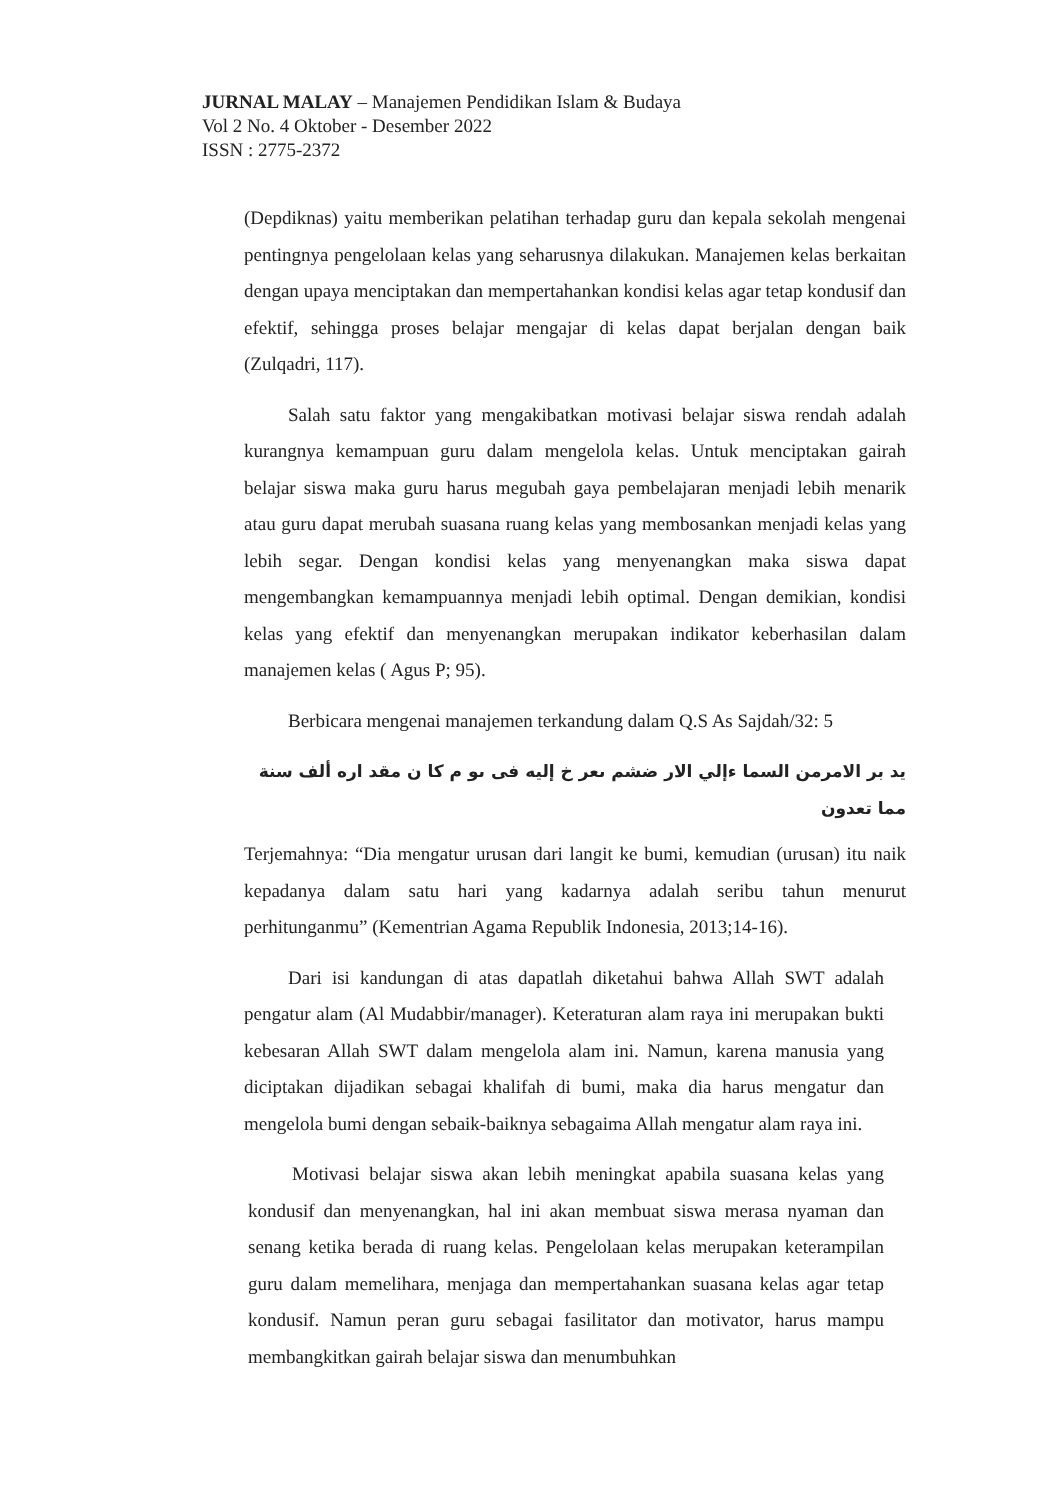JURNAL MALAY – Manajemen Pendidikan Islam & Budaya
Vol 2 No. 4 Oktober - Desember 2022
ISSN : 2775-2372
(Depdiknas) yaitu memberikan pelatihan terhadap guru dan kepala sekolah mengenai pentingnya pengelolaan kelas yang seharusnya dilakukan. Manajemen kelas berkaitan dengan upaya menciptakan dan mempertahankan kondisi kelas agar tetap kondusif dan efektif, sehingga proses belajar mengajar di kelas dapat berjalan dengan baik (Zulqadri, 117).
Salah satu faktor yang mengakibatkan motivasi belajar siswa rendah adalah kurangnya kemampuan guru dalam mengelola kelas. Untuk menciptakan gairah belajar siswa maka guru harus megubah gaya pembelajaran menjadi lebih menarik atau guru dapat merubah suasana ruang kelas yang membosankan menjadi kelas yang lebih segar. Dengan kondisi kelas yang menyenangkan maka siswa dapat mengembangkan kemampuannya menjadi lebih optimal. Dengan demikian, kondisi kelas yang efektif dan menyenangkan merupakan indikator keberhasilan dalam manajemen kelas ( Agus P; 95).
Berbicara mengenai manajemen terkandung dalam Q.S As Sajdah/32: 5
يد بر الامرمن السما ءإلي الار ضشم ىعر خ إليه فى ىو م كا ن مقد اره ألف سنة مما تعدون
Terjemahnya: “Dia mengatur urusan dari langit ke bumi, kemudian (urusan) itu naik kepadanya dalam satu hari yang kadarnya adalah seribu tahun menurut perhitunganmu” (Kementrian Agama Republik Indonesia, 2013;14-16).
Dari isi kandungan di atas dapatlah diketahui bahwa Allah SWT adalah pengatur alam (Al Mudabbir/manager). Keteraturan alam raya ini merupakan bukti kebesaran Allah SWT dalam mengelola alam ini. Namun, karena manusia yang diciptakan dijadikan sebagai khalifah di bumi, maka dia harus mengatur dan mengelola bumi dengan sebaik-baiknya sebagaima Allah mengatur alam raya ini.
Motivasi belajar siswa akan lebih meningkat apabila suasana kelas yang kondusif dan menyenangkan, hal ini akan membuat siswa merasa nyaman dan senang ketika berada di ruang kelas. Pengelolaan kelas merupakan keterampilan guru dalam memelihara, menjaga dan mempertahankan suasana kelas agar tetap kondusif. Namun peran guru sebagai fasilitator dan motivator, harus mampu membangkitkan gairah belajar siswa dan menumbuhkan